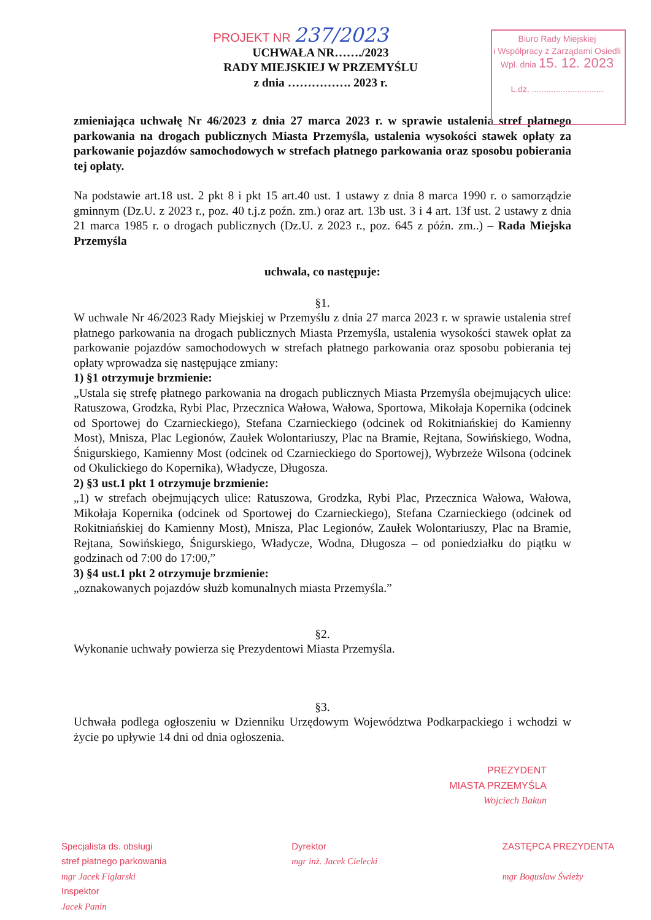PROJEKT NR 237/2023
UCHWAŁA NR……./2023
RADY MIEJSKIEJ W PRZEMYŚLU
z dnia ……………. 2023 r.
Biuro Rady Miejskiej
i Współpracy z Zarządami Osiedli
Wpł. dnia 15. 12. 2023
L.dz. ..............................
zmieniająca uchwałę Nr 46/2023 z dnia 27 marca 2023 r. w sprawie ustalenia stref płatnego parkowania na drogach publicznych Miasta Przemyśla, ustalenia wysokości stawek opłaty za parkowanie pojazdów samochodowych w strefach płatnego parkowania oraz sposobu pobierania tej opłaty.
Na podstawie art.18 ust. 2 pkt 8 i pkt 15 art.40 ust. 1 ustawy z dnia 8 marca 1990 r. o samorządzie gminnym (Dz.U. z 2023 r., poz. 40 t.j.z poźn. zm.) oraz art. 13b ust. 3 i 4 art. 13f ust. 2 ustawy z dnia 21 marca 1985 r. o drogach publicznych (Dz.U. z 2023 r., poz. 645 z późn. zm..) – Rada Miejska Przemyśla
uchwala, co następuje:
§1.
W uchwale Nr 46/2023 Rady Miejskiej w Przemyślu z dnia 27 marca 2023 r. w sprawie ustalenia stref płatnego parkowania na drogach publicznych Miasta Przemyśla, ustalenia wysokości stawek opłat za parkowanie pojazdów samochodowych w strefach płatnego parkowania oraz sposobu pobierania tej opłaty wprowadza się następujące zmiany:
1) §1 otrzymuje brzmienie:
„Ustala się strefę płatnego parkowania na drogach publicznych Miasta Przemyśla obejmujących ulice: Ratuszowa, Grodzka, Rybi Plac, Przecznica Wałowa, Wałowa, Sportowa, Mikołaja Kopernika (odcinek od Sportowej do Czarnieckiego), Stefana Czarnieckiego (odcinek od Rokitniańskiej do Kamienny Most), Mnisza, Plac Legionów, Zaułek Wolontariuszy, Plac na Bramie, Rejtana, Sowińskiego, Wodna, Śnigurskiego, Kamienny Most (odcinek od Czarnieckiego do Sportowej), Wybrzeże Wilsona (odcinek od Okulickiego do Kopernika), Władycze, Długosza.
2) §3 ust.1 pkt 1 otrzymuje brzmienie:
„1) w strefach obejmujących ulice: Ratuszowa, Grodzka, Rybi Plac, Przecznica Wałowa, Wałowa, Mikołaja Kopernika (odcinek od Sportowej do Czarnieckiego), Stefana Czarnieckiego (odcinek od Rokitniańskiej do Kamienny Most), Mnisza, Plac Legionów, Zaułek Wolontariuszy, Plac na Bramie, Rejtana, Sowińskiego, Śnigurskiego, Władycze, Wodna, Długosza – od poniedziałku do piątku w godzinach od 7:00 do 17:00,”
3) §4 ust.1 pkt 2 otrzymuje brzmienie:
„oznakowanych pojazdów służb komunalnych miasta Przemyśla.”
§2.
Wykonanie uchwały powierza się Prezydentowi Miasta Przemyśla.
§3.
Uchwała podlega ogłoszeniu w Dzienniku Urzędowym Województwa Podkarpackiego i wchodzi w życie po upływie 14 dni od dnia ogłoszenia.
PREZYDENT
MIASTA PRZEMYŚLA
Wojciech Bakun
Specjalista ds. obsługi
stref płatnego parkowania
mgr Jacek Figlarski
Inspektor
Jacek Panin
Dyrektor
mgr inż. Jacek Cielecki
ZASTĘPCA PREZYDENTA
mgr Bogusław Świeży